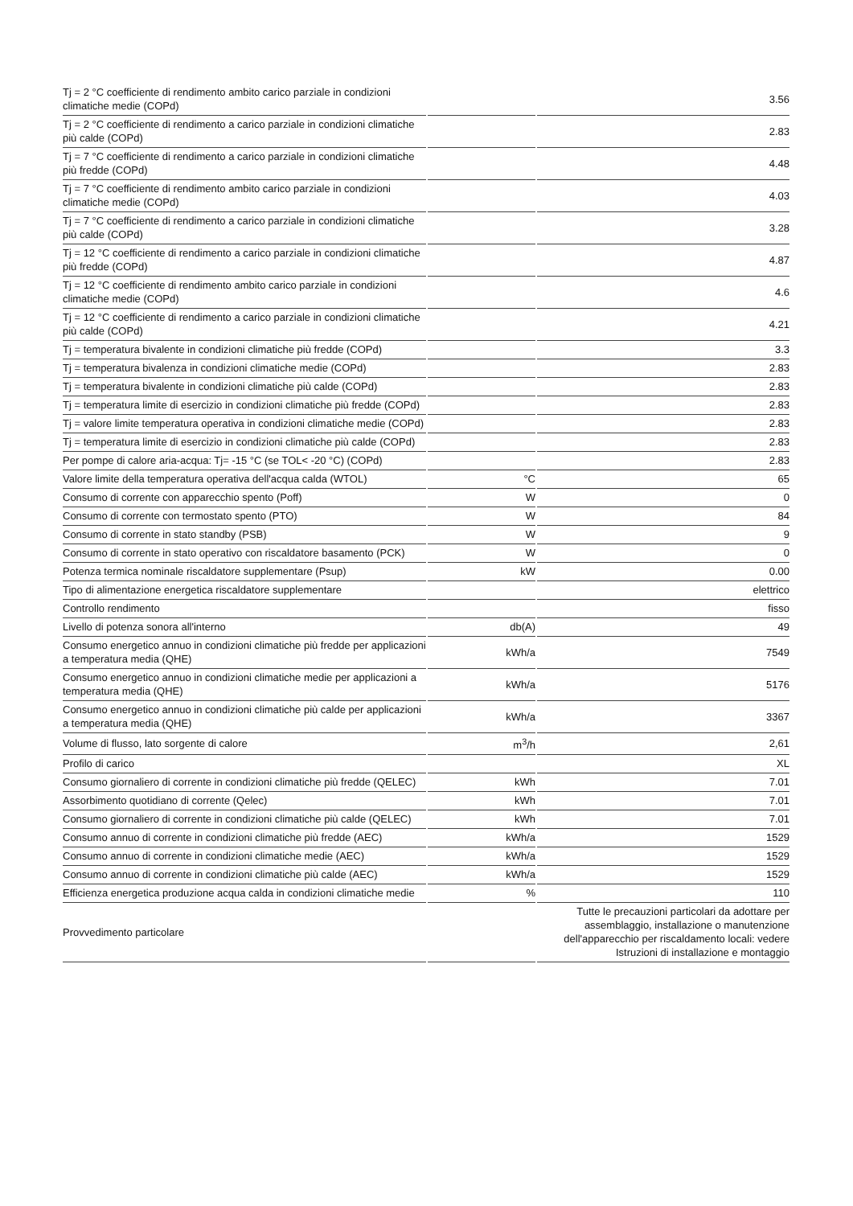| Tj = 2 °C coefficiente di rendimento ambito carico parziale in condizioni climatiche medie (COPd) | | 3.56 |
| Tj = 2 °C coefficiente di rendimento a carico parziale in condizioni climatiche più calde (COPd) | | 2.83 |
| Tj = 7 °C coefficiente di rendimento a carico parziale in condizioni climatiche più fredde (COPd) | | 4.48 |
| Tj = 7 °C coefficiente di rendimento ambito carico parziale in condizioni climatiche medie (COPd) | | 4.03 |
| Tj = 7 °C coefficiente di rendimento a carico parziale in condizioni climatiche più calde (COPd) | | 3.28 |
| Tj = 12 °C coefficiente di rendimento a carico parziale in condizioni climatiche più fredde (COPd) | | 4.87 |
| Tj = 12 °C coefficiente di rendimento ambito carico parziale in condizioni climatiche medie (COPd) | | 4.6 |
| Tj = 12 °C coefficiente di rendimento a carico parziale in condizioni climatiche più calde (COPd) | | 4.21 |
| Tj = temperatura bivalente in condizioni climatiche più fredde (COPd) | | 3.3 |
| Tj = temperatura bivalenza in condizioni climatiche medie (COPd) | | 2.83 |
| Tj = temperatura bivalente in condizioni climatiche più calde (COPd) | | 2.83 |
| Tj = temperatura limite di esercizio in condizioni climatiche più fredde (COPd) | | 2.83 |
| Tj = valore limite temperatura operativa in condizioni climatiche medie (COPd) | | 2.83 |
| Tj = temperatura limite di esercizio in condizioni climatiche più calde (COPd) | | 2.83 |
| Per pompe di calore aria-acqua: Tj= -15 °C (se TOL< -20 °C) (COPd) | | 2.83 |
| Valore limite della temperatura operativa dell'acqua calda (WTOL) | °C | 65 |
| Consumo di corrente con apparecchio spento (Poff) | W | 0 |
| Consumo di corrente con termostato spento (PTO) | W | 84 |
| Consumo di corrente in stato standby (PSB) | W | 9 |
| Consumo di corrente in stato operativo con riscaldatore basamento (PCK) | W | 0 |
| Potenza termica nominale riscaldatore supplementare (Psup) | kW | 0.00 |
| Tipo di alimentazione energetica riscaldatore supplementare | | elettrico |
| Controllo rendimento | | fisso |
| Livello di potenza sonora all'interno | db(A) | 49 |
| Consumo energetico annuo in condizioni climatiche più fredde per applicazioni a temperatura media (QHE) | kWh/a | 7549 |
| Consumo energetico annuo in condizioni climatiche medie per applicazioni a temperatura media (QHE) | kWh/a | 5176 |
| Consumo energetico annuo in condizioni climatiche più calde per applicazioni a temperatura media (QHE) | kWh/a | 3367 |
| Volume di flusso, lato sorgente di calore | m<sup>3</sup>/h | 2,61 |
| Profilo di carico | | XL |
| Consumo giornaliero di corrente in condizioni climatiche più fredde (QELEC) | kWh | 7.01 |
| Assorbimento quotidiano di corrente (Qelec) | kWh | 7.01 |
| Consumo giornaliero di corrente in condizioni climatiche più calde (QELEC) | kWh | 7.01 |
| Consumo annuo di corrente in condizioni climatiche più fredde (AEC) | kWh/a | 1529 |
| Consumo annuo di corrente in condizioni climatiche medie (AEC) | kWh/a | 1529 |
| Consumo annuo di corrente in condizioni climatiche più calde (AEC) | kWh/a | 1529 |
| Efficienza energetica produzione acqua calda in condizioni climatiche medie | % | 110 |
| Provvedimento particolare | | Tutte le precauzioni particolari da adottare per assemblaggio, installazione o manutenzione dell'apparecchio per riscaldamento locali: vedere Istruzioni di installazione e montaggio |